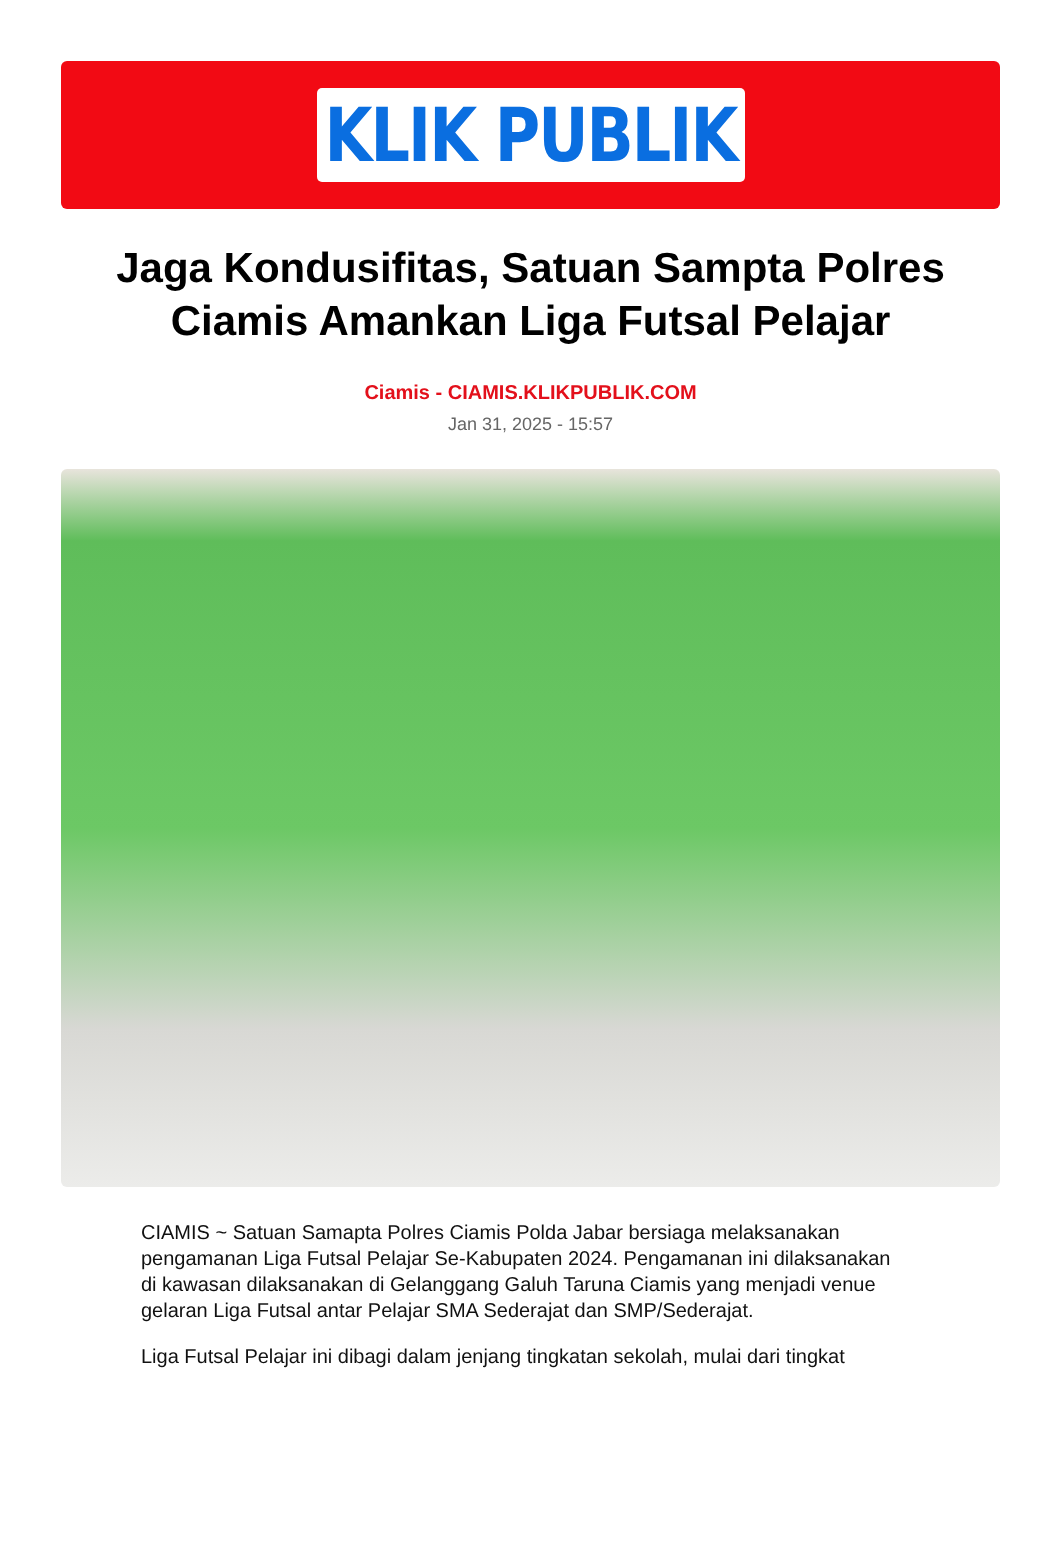KLIK PUBLIK
Jaga Kondusifitas, Satuan Sampta Polres Ciamis Amankan Liga Futsal Pelajar
Ciamis - CIAMIS.KLIKPUBLIK.COM
Jan 31, 2025 - 15:57
CIAMIS ~ Satuan Samapta Polres Ciamis Polda Jabar bersiaga melaksanakan pengamanan Liga Futsal Pelajar Se-Kabupaten 2024. Pengamanan ini dilaksanakan di kawasan dilaksanakan di Gelanggang Galuh Taruna Ciamis yang menjadi venue gelaran Liga Futsal antar Pelajar SMA Sederajat dan SMP/Sederajat.
Liga Futsal Pelajar ini dibagi dalam jenjang tingkatan sekolah, mulai dari tingkat